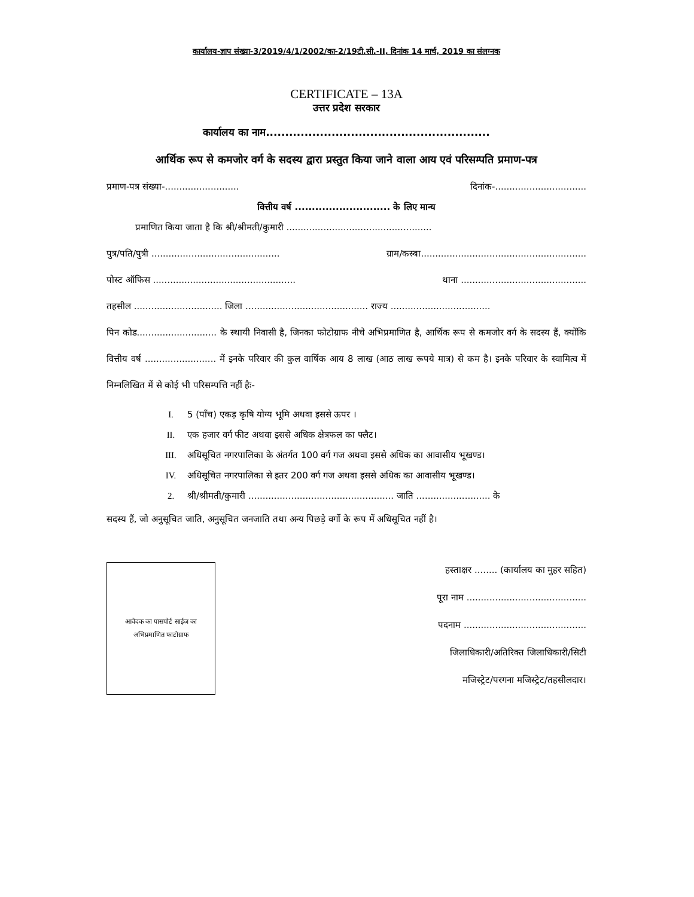कार्यालय-ज्ञाप संख्या-3/2019/4/1/2002/का-2/19टी.सी.-II, दिनांक 14 मार्च, 2019 का संलग्नक
CERTIFICATE – 13A
उत्तर प्रदेश सरकार
कार्यालय का नाम..........................................................
आर्थिक रूप से कमजोर वर्ग के सदस्य द्वारा प्रस्तुत किया जाने वाला आय एवं परिसम्पति प्रमाण-पत्र
प्रमाण-पत्र संख्या-.......................... दिनांक-................................
वित्तीय वर्ष ............................ के लिए मान्य
प्रमाणित किया जाता है कि श्री/श्रीमती/कुमारी ...................................................
पुत्र/पति/पुत्री ............................................. ग्राम/कस्बा..........................................................
पोस्ट ऑफिस .................................................. थाना ............................................
तहसील ............................... जिला ........................................... राज्य ...................................
पिन कोड............................ के स्थायी निवासी है, जिनका फोटोग्राफ नीचे अभिप्रमाणित है, आर्थिक रूप से कमजोर वर्ग के सदस्य हैं, क्योंकि वित्तीय वर्ष ......................... में इनके परिवार की कुल वार्षिक आय 8 लाख (आठ लाख रूपये मात्र) से कम है। इनके परिवार के स्वामित्व में निम्नलिखित में से कोई भी परिसम्पत्ति नहीं हैः-
I. 5 (पाँच) एकड़ कृषि योग्य भूमि अथवा इससे ऊपर ।
II. एक हजार वर्ग फीट अथवा इससे अधिक क्षेत्रफल का फ्लैट।
III. अधिसूचित नगरपालिका के अंतर्गत 100 वर्ग गज अथवा इससे अधिक का आवासीय भूखण्ड।
IV. अधिसूचित नगरपालिका से इतर 200 वर्ग गज अथवा इससे अधिक का आवासीय भूखण्ड।
2. श्री/श्रीमती/कुमारी ................................................... जाति .......................... के
सदस्य हैं, जो अनुसूचित जाति, अनुसूचित जनजाति तथा अन्य पिछड़े वर्गो के रूप में अधिसूचित नहीं है।
आवेदक का पासपोर्ट साईज का
अभिप्रमाणित फाटोग्राफ
हस्ताक्षर ........ (कार्यालय का मुहर सहित)
पूरा नाम ..........................................
पदनाम ...........................................
जिलाधिकारी/अतिरिक्त जिलाधिकारी/सिटी
मजिस्ट्रेट/परगना मजिस्ट्रेट/तहसीलदार।